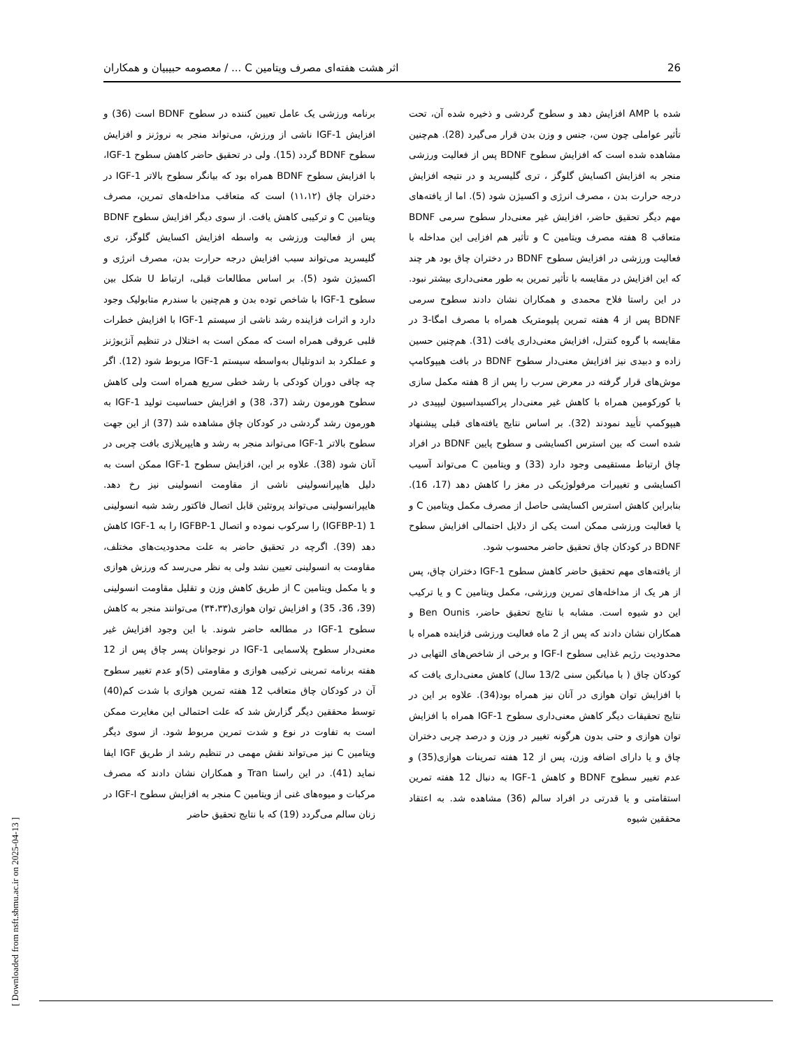26 اثر هشت هفته‌ای مصرف ویتامین C ... / معصومه حبیبیان و همکاران
شده با AMP افزایش دهد و سطوح گردشی و ذخیره شده آن، تحت تأثیر عواملی چون سن، جنس و وزن بدن قرار می‌گیرد (28). هم‌چنین مشاهده شده است که افزایش سطوح BDNF پس از فعالیت ورزشی منجر به افزایش اکسایش گلوگز ، تری گلیسرید و در نتیجه افزایش درجه حرارت بدن ، مصرف انرژی و اکسیژن شود (5). اما از یافته‌های مهم دیگر تحقیق حاضر، افزایش غیر معنی‌دار سطوح سرمی BDNF متعاقب 8 هفته مصرف ویتامین C و تأثیر هم افزایی این مداخله با فعالیت ورزشی در افزایش سطوح BDNF در دختران چاق بود هر چند که این افزایش در مقایسه با تأثیر تمرین به طور معنی‌داری بیشتر نبود. در این راستا فلاح محمدی و همکاران نشان دادند سطوح سرمی BDNF پس از 4 هفته تمرین پلیومتریک همراه با مصرف امگا-3 در مقایسه با گروه کنترل، افزایش معنی‌داری یافت (31). هم‌چنین حسین زاده و دبیدی نیز افزایش معنی‌دار سطوح BDNF در بافت هیپوکامپ موش‌های قرار گرفته در معرض سرب را پس از 8 هفته مکمل سازی با کورکومین همراه با کاهش غیر معنی‌دار پراکسیداسیون لیپیدی در هیپوکمپ تأیید نمودند (32). بر اساس نتایج یافته‌های قبلی پیشنهاد شده است که بین استرس اکسایشی و سطوح پایین BDNF در افراد چاق ارتباط مستقیمی وجود دارد (33) و ویتامین C می‌تواند آسیب اکسایشی و تغییرات مرفولوژیکی در مغز را کاهش دهد (17، 16). بنابراین کاهش استرس اکسایشی حاصل از مصرف مکمل ویتامین C و یا فعالیت ورزشی ممکن است یکی از دلایل احتمالی افزایش سطوح BDNF در کودکان چاق تحقیق حاضر محسوب شود.
از یافته‌های مهم تحقیق حاضر کاهش سطوح IGF-1 دختران چاق، پس از هر یک از مداخله‌های تمرین ورزشی، مکمل ویتامین C و یا ترکیب این دو شیوه است. مشابه با نتایج تحقیق حاضر، Ben Ounis و همکاران نشان دادند که پس از 2 ماه فعالیت ورزشی فزاینده همراه با محدودیت رژیم غذایی سطوح IGF-I و برخی از شاخص‌های التهابی در کودکان چاق ( با میانگین سنی 13/2 سال) کاهش معنی‌داری یافت که با افزایش توان هوازی در آنان نیز همراه بود(34). علاوه بر این در نتایج تحقیقات دیگر کاهش معنی‌داری سطوح IGF-1 همراه با افزایش توان هوازی و حتی بدون هرگونه تغییر در وزن و درصد چربی دختران چاق و یا دارای اضافه وزن، پس از 12 هفته تمرینات هوازی(35) و عدم تغییر سطوح BDNF و کاهش IGF-1 به دنبال 12 هفته تمرین استقامتی و یا قدرتی در افراد سالم (36) مشاهده شد. به اعتقاد محققین شیوه
برنامه ورزشی یک عامل تعیین کننده در سطوح BDNF است (36) و افزایش IGF-1 ناشی از ورزش، می‌تواند منجر به نروژنز و افزایش سطوح BDNF گردد (15). ولی در تحقیق حاضر کاهش سطوح IGF-1، با افزایش سطوح BDNF همراه بود که بیانگر سطوح بالاتر IGF-1 در دختران چاق (۱۱،۱۲) است که متعاقب مداخله‌های تمرین، مصرف ویتامین C و ترکیبی کاهش یافت. از سوی دیگر افزایش سطوح BDNF پس از فعالیت ورزشی به واسطه افزایش اکسایش گلوگز، تری گلیسرید می‌تواند سبب افزایش درجه حرارت بدن، مصرف انرژی و اکسیژن شود (5). بر اساس مطالعات قبلی، ارتباط U شکل بین سطوح IGF-1 با شاخص توده بدن و هم‌چنین با سندرم متابولیک وجود دارد و اثرات فزاینده رشد ناشی از سیستم IGF-1 با افزایش خطرات قلبی عروقی همراه است که ممکن است به اختلال در تنظیم آنژیوژنز و عملکرد بد اندوتلیال به‌واسطه سیستم IGF-1 مربوط شود (12). اگر چه چاقی دوران کودکی با رشد خطی سریع همراه است ولی کاهش سطوح هورمون رشد (37، 38) و افزایش حساسیت تولید IGF-1 به هورمون رشد گردشی در کودکان چاق مشاهده شد (37) از این جهت سطوح بالاتر IGF-1 می‌تواند منجر به رشد و هایپرپلازی بافت چربی در آنان شود (38). علاوه بر این، افزایش سطوح IGF-1 ممکن است به دلیل هایپرانسولینی ناشی از مقاومت انسولینی نیز رخ دهد. هایپرانسولینی می‌تواند پروتئین قابل اتصال فاکتور رشد شبه انسولینی 1 (IGFBP-1) را سرکوب نموده و اتصال IGFBP-1 را به IGF-1 کاهش دهد (39). اگرچه در تحقیق حاضر به علت محدودیت‌های مختلف، مقاومت به انسولینی تعیین نشد ولی به نظر می‌رسد که ورزش هوازی و یا مکمل ویتامین C از طریق کاهش وزن و تقلیل مقاومت انسولینی (39، 36، 35) و افزایش توان هوازی(۳۴،۳۳) می‌توانند منجر به کاهش سطوح IGF-1 در مطالعه حاضر شوند. با این وجود افزایش غیر معنی‌دار سطوح پلاسمایی IGF-1 در نوجوانان پسر چاق پس از 12 هفته برنامه تمرینی ترکیبی هوازی و مقاومتی (5)و عدم تغییر سطوح آن در کودکان چاق متعاقب 12 هفته تمرین هوازی با شدت کم(40) توسط محققین دیگر گزارش شد که علت احتمالی این مغایرت ممکن است به تفاوت در نوع و شدت تمرین مربوط شود. از سوی دیگر ویتامین C نیز می‌تواند نقش مهمی در تنظیم رشد از طریق IGF ایفا نماید (41). در این راستا Tran و همکاران نشان دادند که مصرف مرکبات و میوه‌های غنی از ویتامین C منجر به افزایش سطوح IGF-I در زنان سالم می‌گردد (19) که با نتایج تحقیق حاضر
[ Downloaded from nsft.sbmu.ac.ir on 2025-04-13 ]